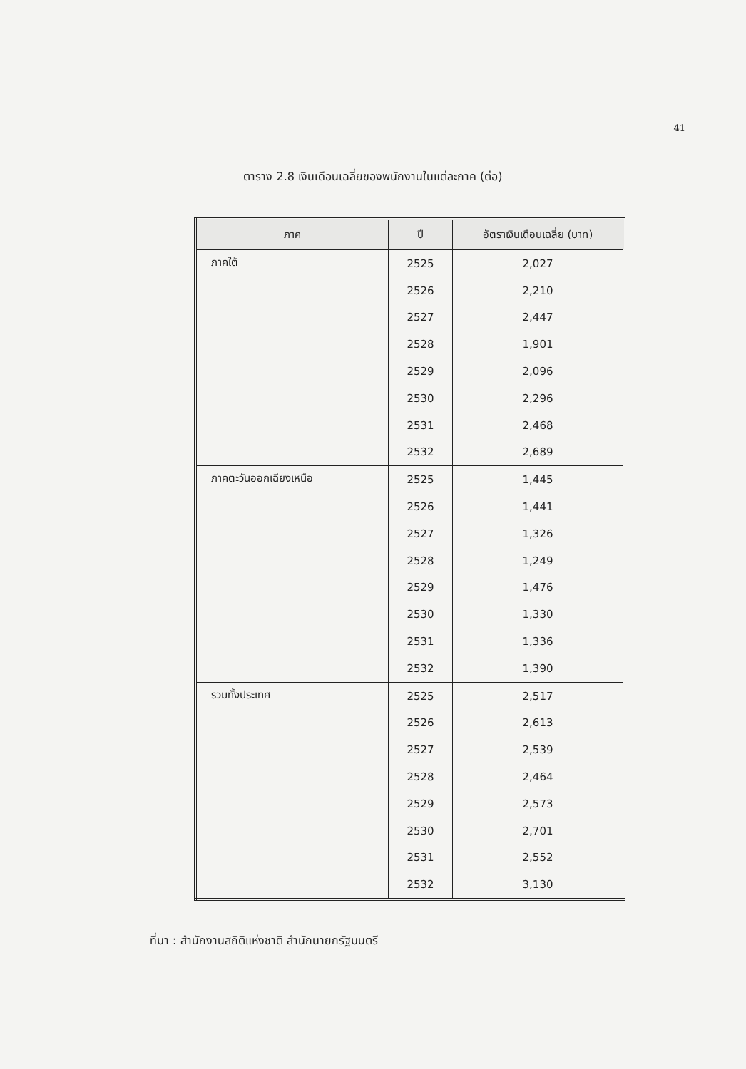41
ตาราง 2.8 เงินเดือนเฉลี่ยของพนักงานในแต่ละภาค (ต่อ)
| ภาค | ปี | อัตราเงินเดือนเฉลี่ย (บาท) |
| --- | --- | --- |
| ภาคใต้ | 2525 | 2,027 |
| | 2526 | 2,210 |
| | 2527 | 2,447 |
| | 2528 | 1,901 |
| | 2529 | 2,096 |
| | 2530 | 2,296 |
| | 2531 | 2,468 |
| | 2532 | 2,689 |
| ภาคตะวันออกเฉียงเหนือ | 2525 | 1,445 |
| | 2526 | 1,441 |
| | 2527 | 1,326 |
| | 2528 | 1,249 |
| | 2529 | 1,476 |
| | 2530 | 1,330 |
| | 2531 | 1,336 |
| | 2532 | 1,390 |
| รวมทั้งประเทศ | 2525 | 2,517 |
| | 2526 | 2,613 |
| | 2527 | 2,539 |
| | 2528 | 2,464 |
| | 2529 | 2,573 |
| | 2530 | 2,701 |
| | 2531 | 2,552 |
| | 2532 | 3,130 |
ที่มา : สำนักงานสถิติแห่งชาติ สำนักนายกรัฐมนตรี